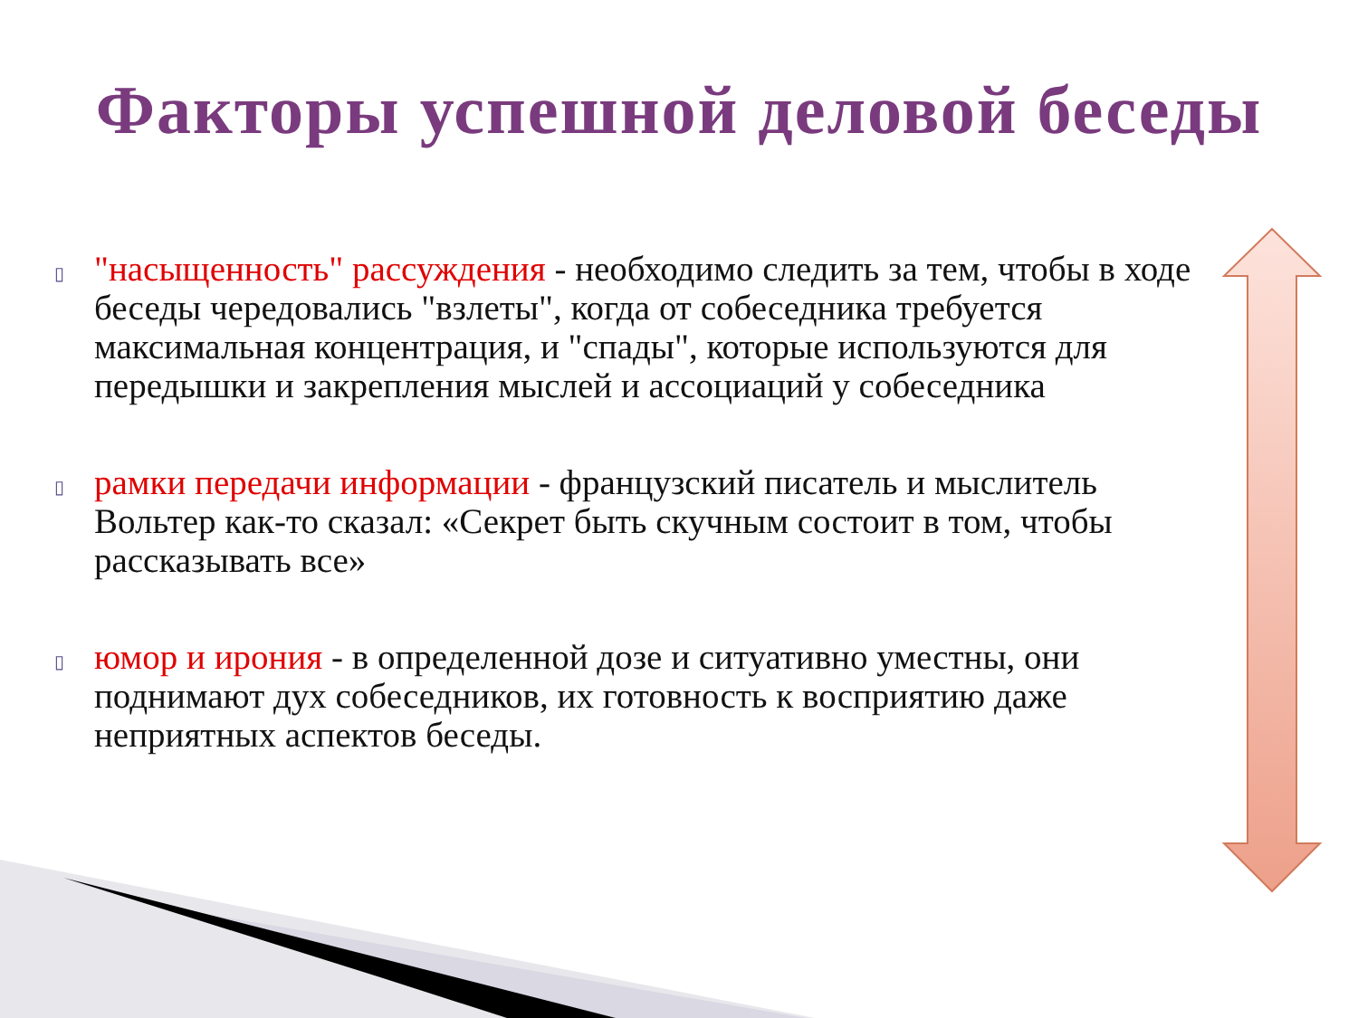Факторы успешной деловой беседы
▯ "насыщенность" рассуждения - необходимо следить за тем, чтобы в ходе беседы чередовались "взлеты", когда от собеседника требуется максимальная концентрация, и "спады", которые используются для передышки и закрепления мыслей и ассоциаций у собеседника
▯ рамки передачи информации - французский писатель и мыслитель Вольтер как-то сказал: «Секрет быть скучным состоит в том, чтобы рассказывать все»
▯ юмор и ирония - в определенной дозе и ситуативно уместны, они поднимают дух собеседников, их готовность к восприятию даже неприятных аспектов беседы.